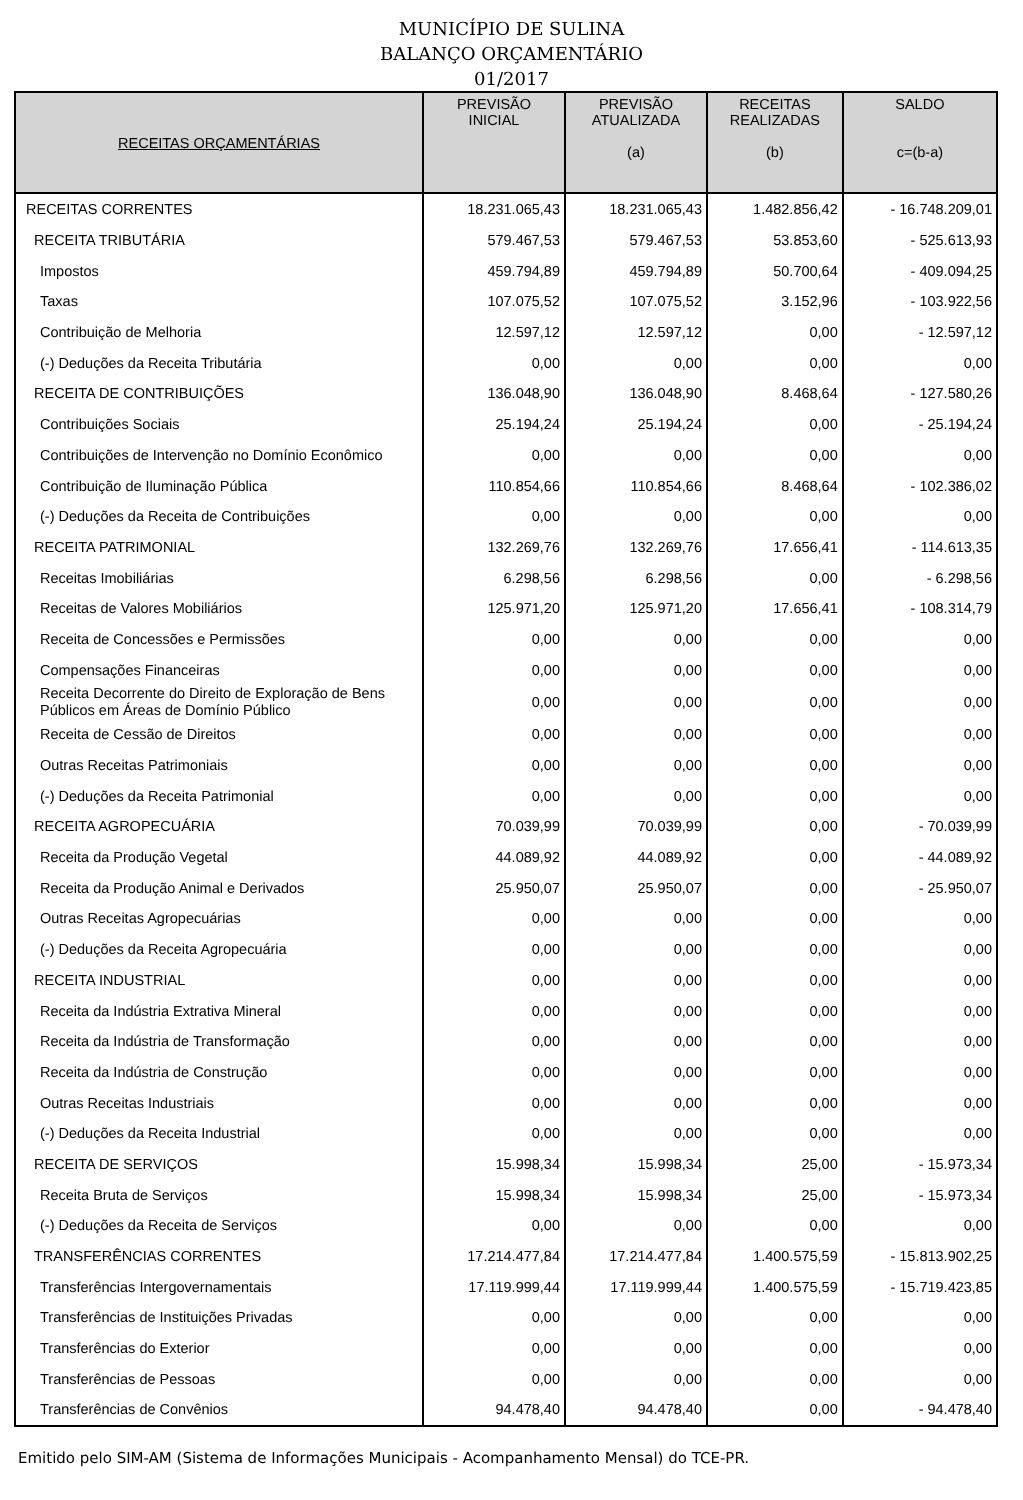MUNICÍPIO DE SULINA
BALANÇO ORÇAMENTÁRIO
01/2017
| RECEITAS ORÇAMENTÁRIAS | PREVISÃO INICIAL | PREVISÃO ATUALIZADA (a) | RECEITAS REALIZADAS (b) | SALDO c=(b-a) |
| --- | --- | --- | --- | --- |
| RECEITAS CORRENTES | 18.231.065,43 | 18.231.065,43 | 1.482.856,42 | - 16.748.209,01 |
| RECEITA TRIBUTÁRIA | 579.467,53 | 579.467,53 | 53.853,60 | - 525.613,93 |
| Impostos | 459.794,89 | 459.794,89 | 50.700,64 | - 409.094,25 |
| Taxas | 107.075,52 | 107.075,52 | 3.152,96 | - 103.922,56 |
| Contribuição de Melhoria | 12.597,12 | 12.597,12 | 0,00 | - 12.597,12 |
| (-) Deduções da Receita Tributária | 0,00 | 0,00 | 0,00 | 0,00 |
| RECEITA DE CONTRIBUIÇÕES | 136.048,90 | 136.048,90 | 8.468,64 | - 127.580,26 |
| Contribuições Sociais | 25.194,24 | 25.194,24 | 0,00 | - 25.194,24 |
| Contribuições de Intervenção no Domínio Econômico | 0,00 | 0,00 | 0,00 | 0,00 |
| Contribuição de Iluminação Pública | 110.854,66 | 110.854,66 | 8.468,64 | - 102.386,02 |
| (-) Deduções da Receita de Contribuições | 0,00 | 0,00 | 0,00 | 0,00 |
| RECEITA PATRIMONIAL | 132.269,76 | 132.269,76 | 17.656,41 | - 114.613,35 |
| Receitas Imobiliárias | 6.298,56 | 6.298,56 | 0,00 | - 6.298,56 |
| Receitas de Valores Mobiliários | 125.971,20 | 125.971,20 | 17.656,41 | - 108.314,79 |
| Receita de Concessões e Permissões | 0,00 | 0,00 | 0,00 | 0,00 |
| Compensações Financeiras | 0,00 | 0,00 | 0,00 | 0,00 |
| Receita Decorrente do Direito de Exploração de Bens Públicos em Áreas de Domínio Público | 0,00 | 0,00 | 0,00 | 0,00 |
| Receita de Cessão de Direitos | 0,00 | 0,00 | 0,00 | 0,00 |
| Outras Receitas Patrimoniais | 0,00 | 0,00 | 0,00 | 0,00 |
| (-) Deduções da Receita Patrimonial | 0,00 | 0,00 | 0,00 | 0,00 |
| RECEITA AGROPECUÁRIA | 70.039,99 | 70.039,99 | 0,00 | - 70.039,99 |
| Receita da Produção Vegetal | 44.089,92 | 44.089,92 | 0,00 | - 44.089,92 |
| Receita da Produção Animal e Derivados | 25.950,07 | 25.950,07 | 0,00 | - 25.950,07 |
| Outras Receitas Agropecuárias | 0,00 | 0,00 | 0,00 | 0,00 |
| (-) Deduções da Receita Agropecuária | 0,00 | 0,00 | 0,00 | 0,00 |
| RECEITA INDUSTRIAL | 0,00 | 0,00 | 0,00 | 0,00 |
| Receita da Indústria Extrativa Mineral | 0,00 | 0,00 | 0,00 | 0,00 |
| Receita da Indústria de Transformação | 0,00 | 0,00 | 0,00 | 0,00 |
| Receita da Indústria de Construção | 0,00 | 0,00 | 0,00 | 0,00 |
| Outras Receitas Industriais | 0,00 | 0,00 | 0,00 | 0,00 |
| (-) Deduções da Receita Industrial | 0,00 | 0,00 | 0,00 | 0,00 |
| RECEITA DE SERVIÇOS | 15.998,34 | 15.998,34 | 25,00 | - 15.973,34 |
| Receita Bruta de Serviços | 15.998,34 | 15.998,34 | 25,00 | - 15.973,34 |
| (-) Deduções da Receita de Serviços | 0,00 | 0,00 | 0,00 | 0,00 |
| TRANSFERÊNCIAS CORRENTES | 17.214.477,84 | 17.214.477,84 | 1.400.575,59 | - 15.813.902,25 |
| Transferências Intergovernamentais | 17.119.999,44 | 17.119.999,44 | 1.400.575,59 | - 15.719.423,85 |
| Transferências de Instituições Privadas | 0,00 | 0,00 | 0,00 | 0,00 |
| Transferências do Exterior | 0,00 | 0,00 | 0,00 | 0,00 |
| Transferências de Pessoas | 0,00 | 0,00 | 0,00 | 0,00 |
| Transferências de Convênios | 94.478,40 | 94.478,40 | 0,00 | - 94.478,40 |
Emitido pelo SIM-AM (Sistema de Informações Municipais - Acompanhamento Mensal) do TCE-PR.